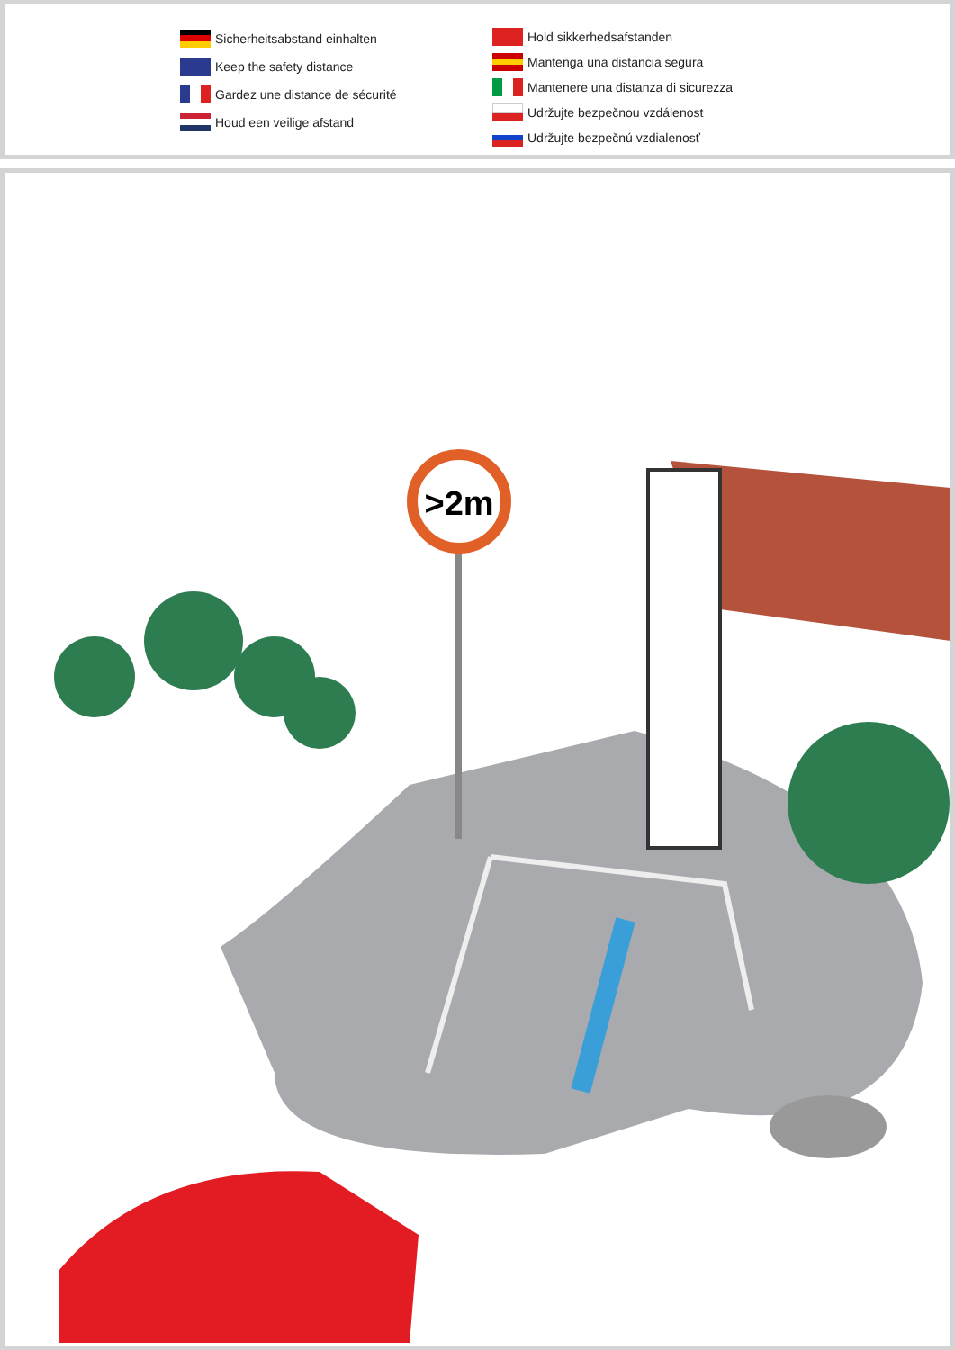Sicherheitsabstand einhalten
Keep the safety distance
Gardez une distance de sécurité
Houd een veilige afstand
Hold sikkerhedsafstanden
Mantenga una distancia segura
Mantenere una distanza di sicurezza
Udržujte bezpečnou vzdálenost
Udržujte bezpečnú vzdialenosť
>2m